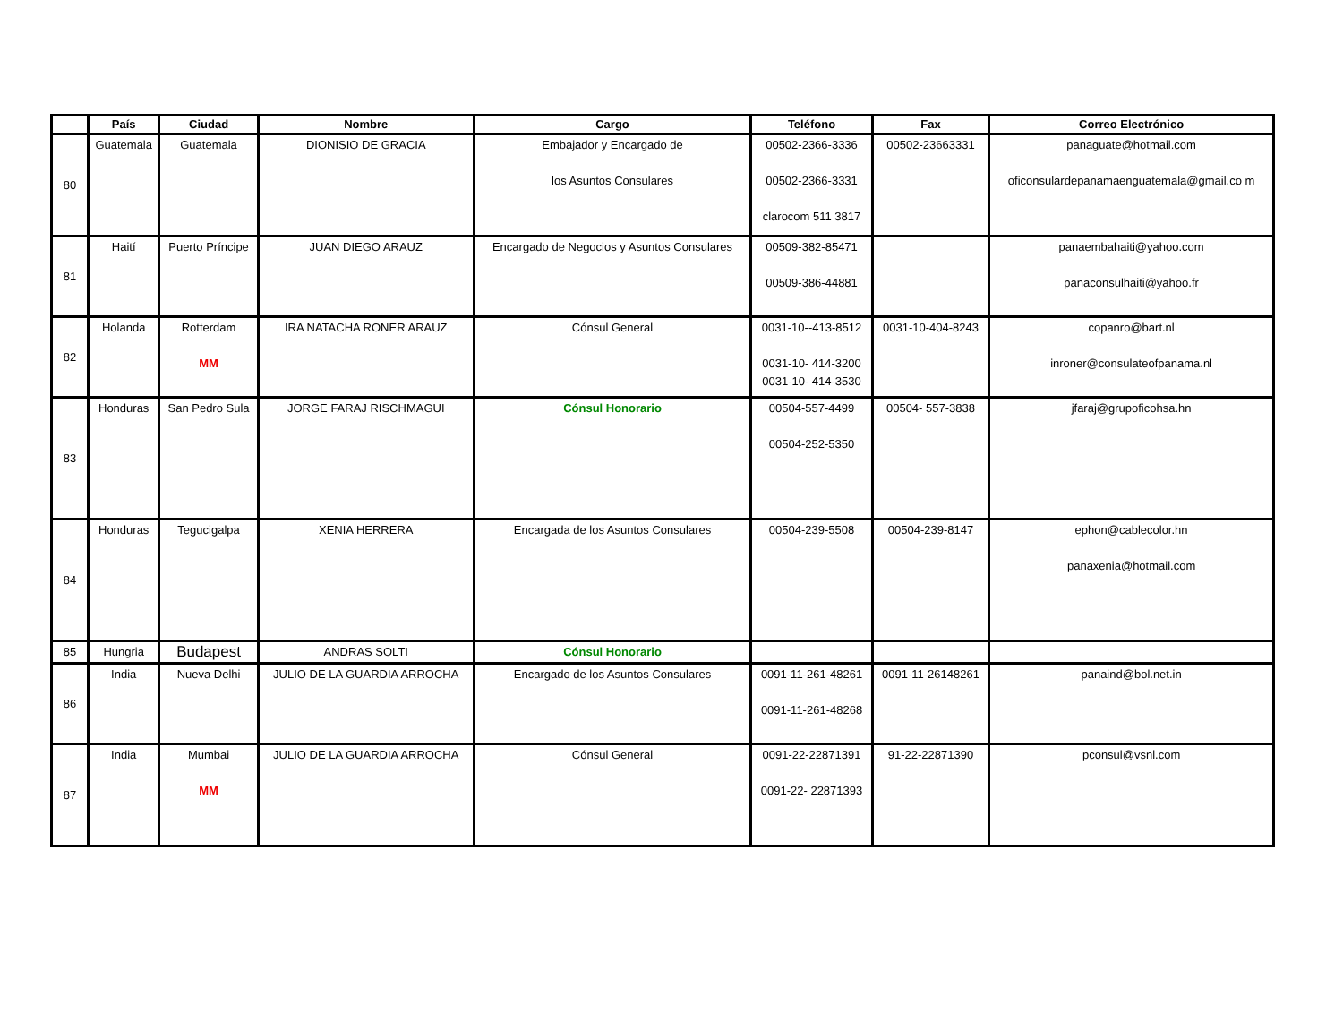| | País | Ciudad | Nombre | Cargo | Teléfono | Fax | Correo Electrónico |
| --- | --- | --- | --- | --- | --- | --- | --- |
| 80 | Guatemala | Guatemala | DIONISIO DE GRACIA | Embajador y Encargado de los Asuntos Consulares | 00502-2366-3336 00502-2366-3331 clarocom 511 3817 | 00502-23663331 | panaguate@hotmail.com oficonsulardepanamaenguatemala@gmail.co m |
| 81 | Haití | Puerto Príncipe | JUAN DIEGO ARAUZ | Encargado de Negocios y Asuntos Consulares | 00509-382-85471 00509-386-44881 | | panaembahaiti@yahoo.com panaconsulhaiti@yahoo.fr |
| 82 | Holanda | Rotterdam MM | IRA NATACHA RONER ARAUZ | Cónsul General | 0031-10--413-8512 0031-10- 414-3200 0031-10- 414-3530 | 0031-10-404-8243 | copanro@bart.nl inroner@consulateofpanama.nl |
| 83 | Honduras | San Pedro Sula | JORGE FARAJ RISCHMAGUI | Cónsul Honorario | 00504-557-4499 00504-252-5350 | 00504- 557-3838 | jfaraj@grupoficohsa.hn |
| 84 | Honduras | Tegucigalpa | XENIA HERRERA | Encargada de los Asuntos Consulares | 00504-239-5508 | 00504-239-8147 | ephon@cablecolor.hn panaxenia@hotmail.com |
| 85 | Hungria | Budapest | ANDRAS SOLTI | Cónsul Honorario | | | |
| 86 | India | Nueva Delhi | JULIO DE LA GUARDIA ARROCHA | Encargado de los Asuntos Consulares | 0091-11-261-48261 0091-11-261-48268 | 0091-11-26148261 | panaind@bol.net.in |
| 87 | India | Mumbai MM | JULIO DE LA GUARDIA ARROCHA | Cónsul General | 0091-22-22871391 0091-22- 22871393 | 91-22-22871390 | pconsul@vsnl.com |